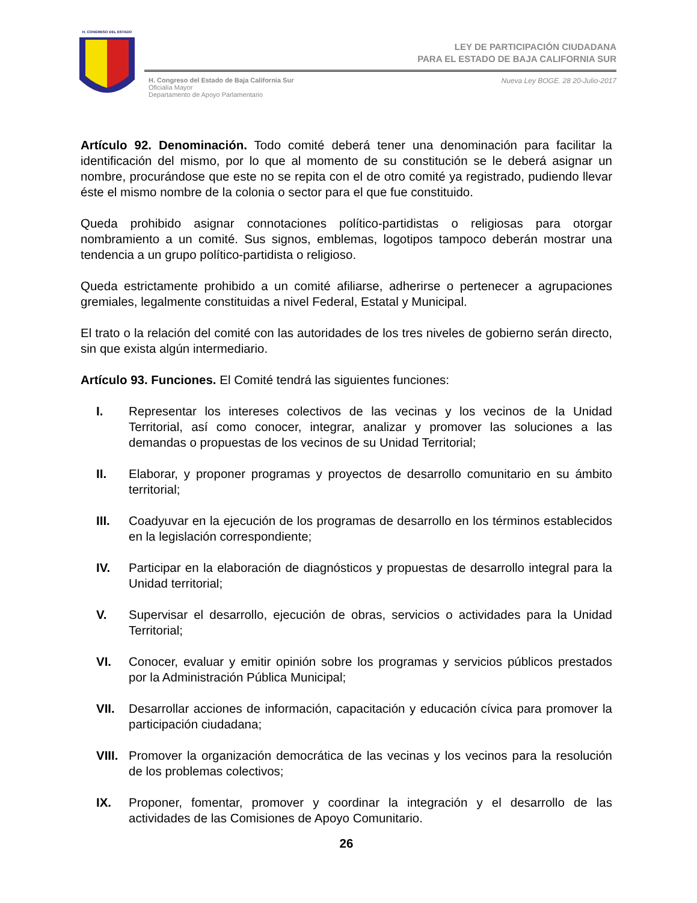H. CONGRESO DEL ESTADO
LEY DE PARTICIPACIÓN CIUDADANA
PARA EL ESTADO DE BAJA CALIFORNIA SUR
H. Congreso del Estado de Baja California Sur
Oficialía Mayor
Departamento de Apoyo Parlamentario
Nueva Ley BOGE. 28 20-Julio-2017
Artículo 92. Denominación. Todo comité deberá tener una denominación para facilitar la identificación del mismo, por lo que al momento de su constitución se le deberá asignar un nombre, procurándose que este no se repita con el de otro comité ya registrado, pudiendo llevar éste el mismo nombre de la colonia o sector para el que fue constituido.
Queda prohibido asignar connotaciones político-partidistas o religiosas para otorgar nombramiento a un comité. Sus signos, emblemas, logotipos tampoco deberán mostrar una tendencia a un grupo político-partidista o religioso.
Queda estrictamente prohibido a un comité afiliarse, adherirse o pertenecer a agrupaciones gremiales, legalmente constituidas a nivel Federal, Estatal y Municipal.
El trato o la relación del comité con las autoridades de los tres niveles de gobierno serán directo, sin que exista algún intermediario.
Artículo 93. Funciones. El Comité tendrá las siguientes funciones:
I. Representar los intereses colectivos de las vecinas y los vecinos de la Unidad Territorial, así como conocer, integrar, analizar y promover las soluciones a las demandas o propuestas de los vecinos de su Unidad Territorial;
II. Elaborar, y proponer programas y proyectos de desarrollo comunitario en su ámbito territorial;
III. Coadyuvar en la ejecución de los programas de desarrollo en los términos establecidos en la legislación correspondiente;
IV. Participar en la elaboración de diagnósticos y propuestas de desarrollo integral para la Unidad territorial;
V. Supervisar el desarrollo, ejecución de obras, servicios o actividades para la Unidad Territorial;
VI. Conocer, evaluar y emitir opinión sobre los programas y servicios públicos prestados por la Administración Pública Municipal;
VII. Desarrollar acciones de información, capacitación y educación cívica para promover la participación ciudadana;
VIII. Promover la organización democrática de las vecinas y los vecinos para la resolución de los problemas colectivos;
IX. Proponer, fomentar, promover y coordinar la integración y el desarrollo de las actividades de las Comisiones de Apoyo Comunitario.
26